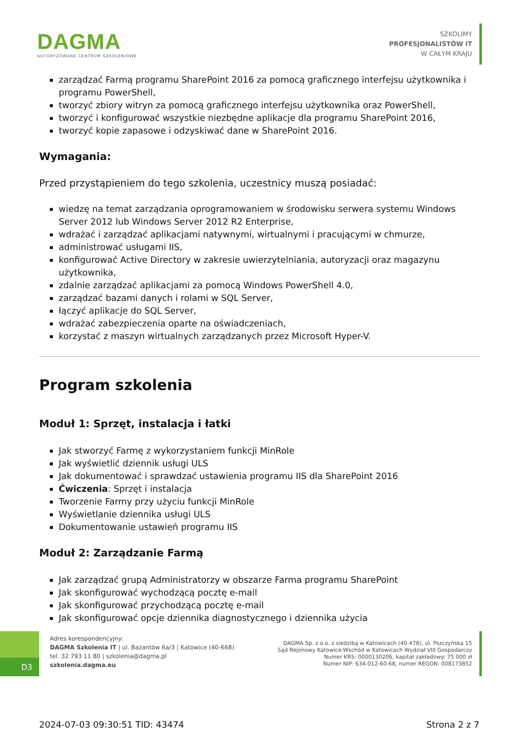DAGMA
AUTORYZOWANE CENTRUM SZKOLENIOWE
SZKOLIMY
PROFESJONALISTÓW IT
W CAŁYM KRAJU
zarządzać Farmą programu SharePoint 2016 za pomocą graficznego interfejsu użytkownika i programu PowerShell,
tworzyć zbiory witryn za pomocą graficznego interfejsu użytkownika oraz PowerShell,
tworzyć i konfigurować wszystkie niezbędne aplikacje dla programu SharePoint 2016,
tworzyć kopie zapasowe i odzyskiwać dane w SharePoint 2016.
Wymagania:
Przed przystąpieniem do tego szkolenia, uczestnicy muszą posiadać:
wiedzę na temat zarządzania oprogramowaniem w środowisku serwera systemu Windows Server 2012 lub Windows Server 2012 R2 Enterprise,
wdrażać i zarządzać aplikacjami natywnymi, wirtualnymi i pracującymi w chmurze,
administrować usługami IIS,
konfigurować Active Directory w zakresie uwierzytelniania, autoryzacji oraz magazynu użytkownika,
zdalnie zarządzać aplikacjami za pomocą Windows PowerShell 4.0,
zarządzać bazami danych i rolami w SQL Server,
łączyć aplikacje do SQL Server,
wdrażać zabezpieczenia oparte na oświadczeniach,
korzystać z maszyn wirtualnych zarządzanych przez Microsoft Hyper-V.
Program szkolenia
Moduł 1: Sprzęt, instalacja i łatki
Jak stworzyć Farmę z wykorzystaniem funkcji MinRole
Jak wyświetlić dziennik usługi ULS
Jak dokumentować i sprawdzać ustawienia programu IIS dla SharePoint 2016
Ćwiczenia: Sprzęt i instalacja
Tworzenie Farmy przy użyciu funkcji MinRole
Wyświetlanie dziennika usługi ULS
Dokumentowanie ustawień programu IIS
Moduł 2: Zarządzanie Farmą
Jak zarządzać grupą Administratorzy w obszarze Farma programu SharePoint
Jak skonfigurować wychodzącą pocztę e-mail
Jak skonfigurować przychodzącą pocztę e-mail
Jak skonfigurować opcje dziennika diagnostycznego i dziennika użycia
D3
Adres korespondencyjny:
DAGMA Szkolenia IT | ul. Bażantów 6a/3 | Katowice (40-668)
tel. 32 793 11 80 | szkolenia@dagma.pl
szkolenia.dagma.eu
DAGMA Sp. z o.o. z siedzibą w Katowicach (40-478), ul. Pszczyńska 15
Sąd Rejonowy Katowice-Wschód w Katowicach Wydział VIII Gospodarczy
Numer KRS: 0000130206, kapitał zakładowy: 75 000 zł
Numer NIP: 634-012-60-68, numer REGON: 008173852
2024-07-03 09:30:51 TID: 43474 Strona 2 z 7